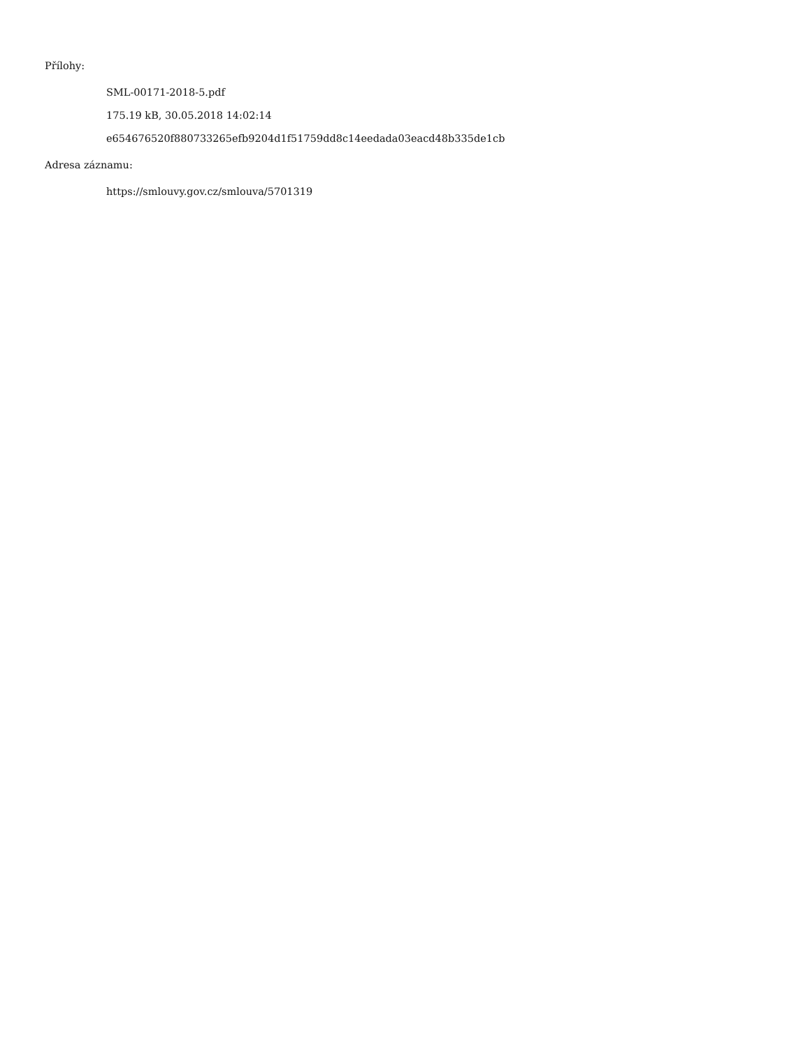Přílohy:
SML-00171-2018-5.pdf
175.19 kB, 30.05.2018 14:02:14
e654676520f880733265efb9204d1f51759dd8c14eedada03eacd48b335de1cb
Adresa záznamu:
https://smlouvy.gov.cz/smlouva/5701319